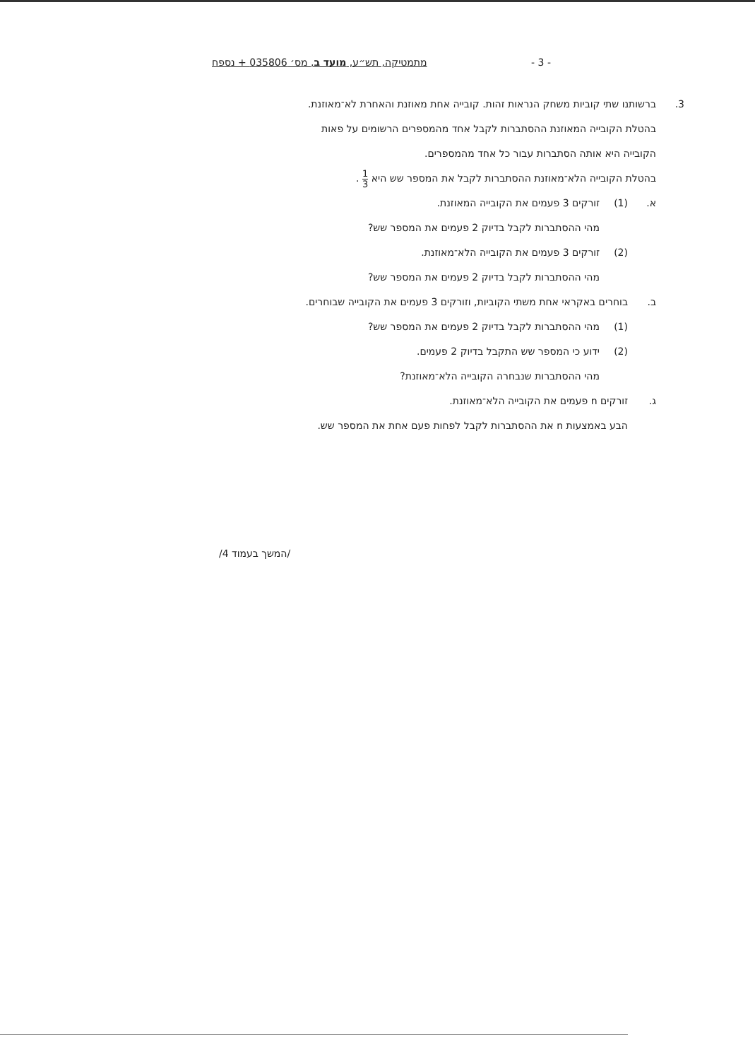- 3 - מתמטיקה, תש״ע, מועד ב, מס׳ 035806 + נספח
3. ברשותנו שתי קוביות משחק הנראות זהות. קובייה אחת מאוזנת והאחרת לא־מאוזנת.
בהטלת הקובייה המאוזנת ההסתברות לקבל אחד מהמספרים הרשומים על פאות
הקובייה היא אותה הסתברות עבור כל אחד מהמספרים.
בהטלת הקובייה הלא־מאוזנת ההסתברות לקבל את המספר שש היא 1 3 .
א. (1) זורקים 3 פעמים את הקובייה המאוזנת.
מהי ההסתברות לקבל בדיוק 2 פעמים את המספר שש?
(2) זורקים 3 פעמים את הקובייה הלא־מאוזנת.
מהי ההסתברות לקבל בדיוק 2 פעמים את המספר שש?
ב. בוחרים באקראי אחת משתי הקוביות, וזורקים 3 פעמים את הקובייה שבוחרים.
(1) מהי ההסתברות לקבל בדיוק 2 פעמים את המספר שש?
(2) ידוע כי המספר שש התקבל בדיוק 2 פעמים.
מהי ההסתברות שנבחרה הקובייה הלא־מאוזנת?
ג. זורקים n פעמים את הקובייה הלא־מאוזנת.
הבע באמצעות n את ההסתברות לקבל לפחות פעם אחת את המספר שש.
/המשך בעמוד 4/